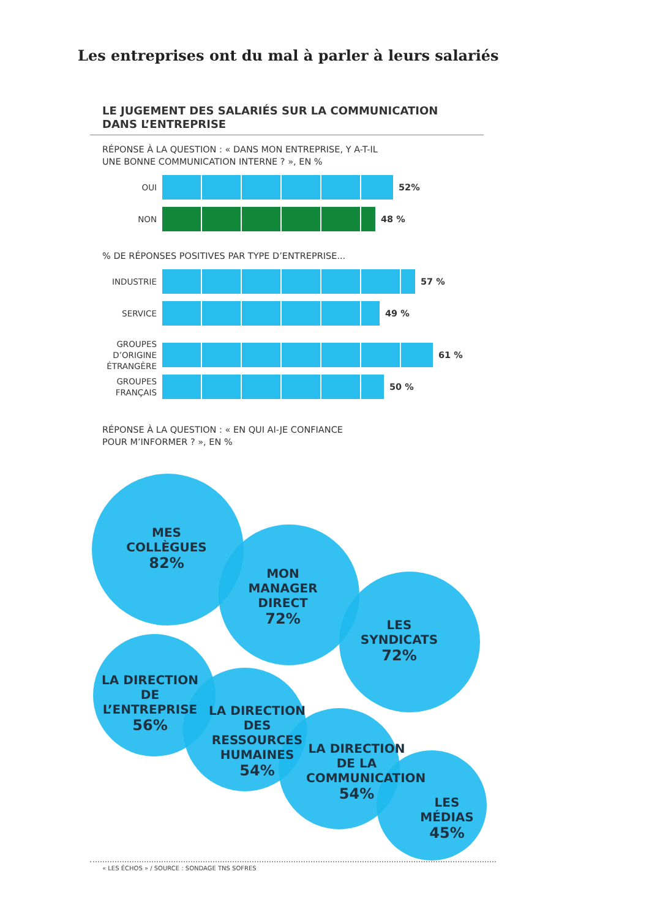Les entreprises ont du mal à parler à leurs salariés
LE JUGEMENT DES SALARIÉS SUR LA COMMUNICATION
DANS L’ENTREPRISE
RÉPONSE À LA QUESTION : « DANS MON ENTREPRISE, Y A-T-IL
UNE BONNE COMMUNICATION INTERNE ? », EN %
OUI
52%
NON
48 %
% DE RÉPONSES POSITIVES PAR TYPE D’ENTREPRISE...
INDUSTRIE
57 %
SERVICE
49 %
GROUPES
D’ORIGINE
ÉTRANGÈRE
61 %
GROUPES
FRANÇAIS
50 %
RÉPONSE À LA QUESTION : « EN QUI AI-JE CONFIANCE
POUR M’INFORMER ? », EN %
MES
COLLÈGUES
82%
MON
MANAGER
DIRECT
72%
LES
SYNDICATS
72%
LA DIRECTION
DE L’ENTREPRISE
56%
LA DIRECTION
DES RESSOURCES
HUMAINES
54%
LA DIRECTION
DE LA
COMMUNICATION
54%
LES MÉDIAS
45%
« LES ÉCHOS » / SOURCE : SONDAGE TNS SOFRES